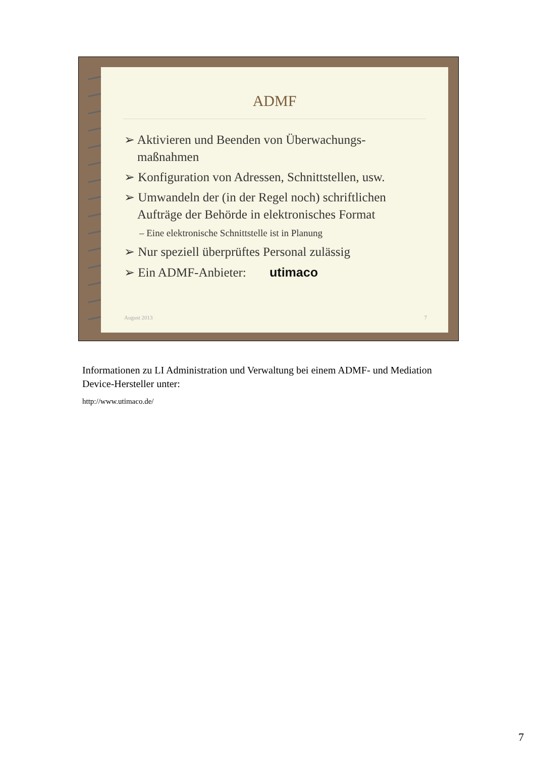ADMF
➢ Aktivieren und Beenden von Überwachungs-maßnahmen
➢ Konfiguration von Adressen, Schnittstellen, usw.
➢ Umwandeln der (in der Regel noch) schriftlichen Aufträge der Behörde in elektronisches Format
– Eine elektronische Schnittstelle ist in Planung
➢ Nur speziell überprüftes Personal zulässig
➢ Ein ADMF-Anbieter: utimaco
August 2013 7
Informationen zu LI Administration und Verwaltung bei einem ADMF- und Mediation Device-Hersteller unter:
http://www.utimaco.de/
7